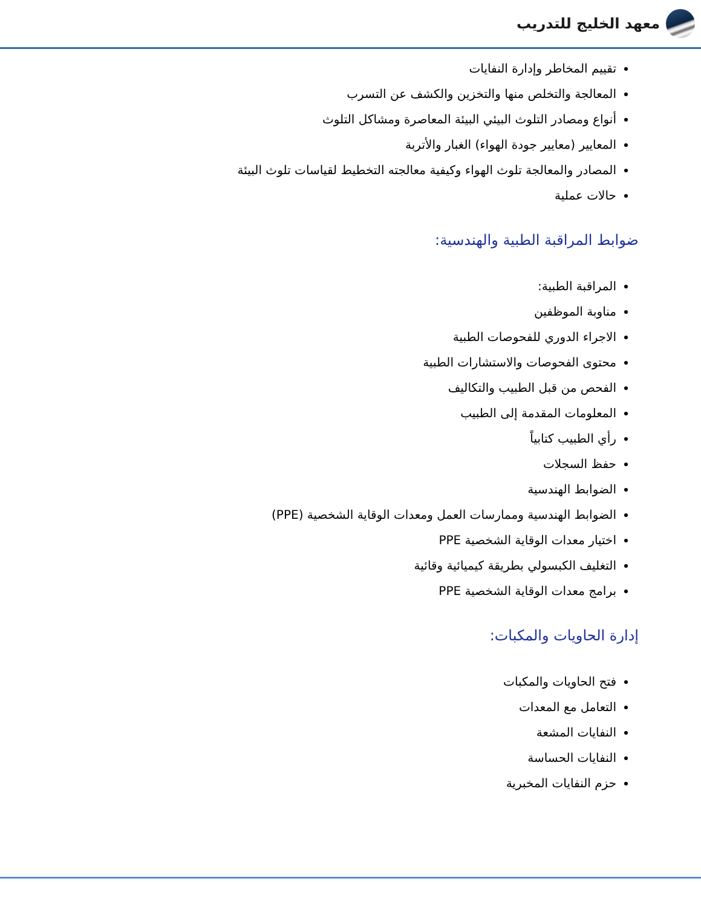معهد الخليج للتدريب
تقييم المخاطر وإدارة النفايات
المعالجة والتخلص منها والتخزين والكشف عن التسرب
أنواع ومصادر التلوث البيئي البيئة المعاصرة ومشاكل التلوث
المعايير (معايير جودة الهواء) الغبار والأتربة
المصادر والمعالجة تلوث الهواء وكيفية معالجته التخطيط لقياسات تلوث البيئة
حالات عملية
ضوابط المراقبة الطبية والهندسية:
المراقبة الطبية:
مناوبة الموظفين
الاجراء الدوري للفحوصات الطبية
محتوى الفحوصات والاستشارات الطبية
الفحص من قبل الطبيب والتكاليف
المعلومات المقدمة إلى الطبيب
رأي الطبيب كتابياً
حفظ السجلات
الضوابط الهندسية
الضوابط الهندسية وممارسات العمل ومعدات الوقاية الشخصية (PPE)
اختيار معدات الوقاية الشخصية PPE
التغليف الكبسولي بطريقة كيميائية وقائية
برامج معدات الوقاية الشخصية PPE
إدارة الحاويات والمكبات:
فتح الحاويات والمكبات
التعامل مع المعدات
النفايات المشعة
النفايات الحساسة
حزم النفايات المخبرية